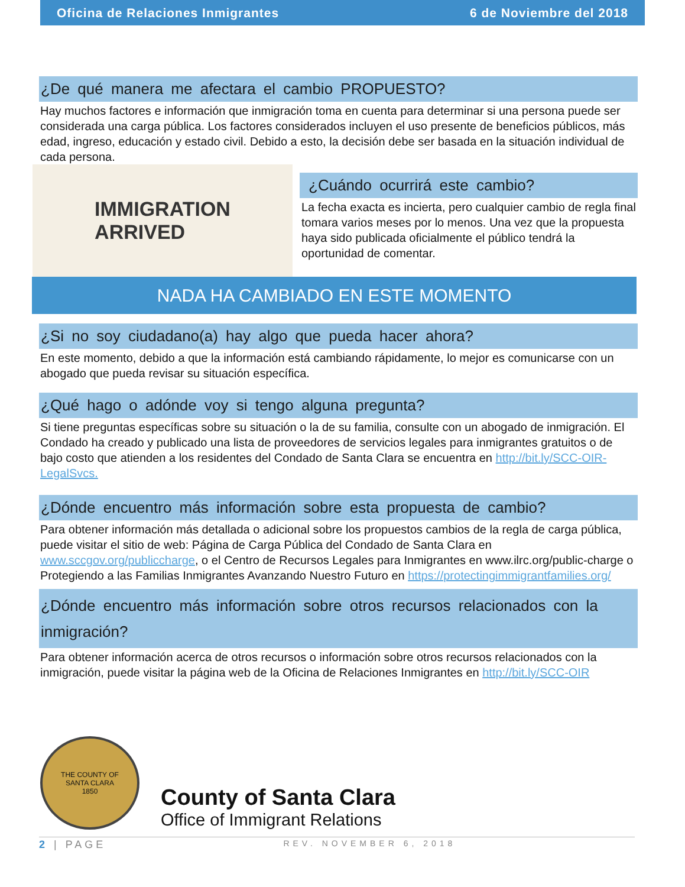Oficina de Relaciones Inmigrantes 6 de Noviembre del 2018
¿De qué manera me afectara el cambio PROPUESTO?
Hay muchos factores e información que inmigración toma en cuenta para determinar si una persona puede ser considerada una carga pública. Los factores considerados incluyen el uso presente de beneficios públicos, más edad, ingreso, educación y estado civil. Debido a esto, la decisión debe ser basada en la situación individual de cada persona.
IMMIGRATION
ARRIVED
¿Cuándo ocurrirá este cambio?
La fecha exacta es incierta, pero cualquier cambio de regla final tomara varios meses por lo menos. Una vez que la propuesta haya sido publicada oficialmente el público tendrá la oportunidad de comentar.
NADA HA CAMBIADO EN ESTE MOMENTO
¿Si no soy ciudadano(a) hay algo que pueda hacer ahora?
En este momento, debido a que la información está cambiando rápidamente, lo mejor es comunicarse con un abogado que pueda revisar su situación específica.
¿Qué hago o adónde voy si tengo alguna pregunta?
Si tiene preguntas específicas sobre su situación o la de su familia, consulte con un abogado de inmigración. El Condado ha creado y publicado una lista de proveedores de servicios legales para inmigrantes gratuitos o de bajo costo que atienden a los residentes del Condado de Santa Clara se encuentra en http://bit.ly/SCC-OIR-LegalSvcs.
¿Dónde encuentro más información sobre esta propuesta de cambio?
Para obtener información más detallada o adicional sobre los propuestos cambios de la regla de carga pública, puede visitar el sitio de web: Página de Carga Pública del Condado de Santa Clara en www.sccgov.org/publiccharge, o el Centro de Recursos Legales para Inmigrantes en www.ilrc.org/public-charge o Protegiendo a las Familias Inmigrantes Avanzando Nuestro Futuro en https://protectingimmigrantfamilies.org/
¿Dónde encuentro más información sobre otros recursos relacionados con la inmigración?
Para obtener información acerca de otros recursos o información sobre otros recursos relacionados con la inmigración, puede visitar la página web de la Oficina de Relaciones Inmigrantes en http://bit.ly/SCC-OIR
THE COUNTY OF
SANTA CLARA
1850
County of Santa Clara
Office of Immigrant Relations
2 | PAGE REV. NOVEMBER 6, 2018